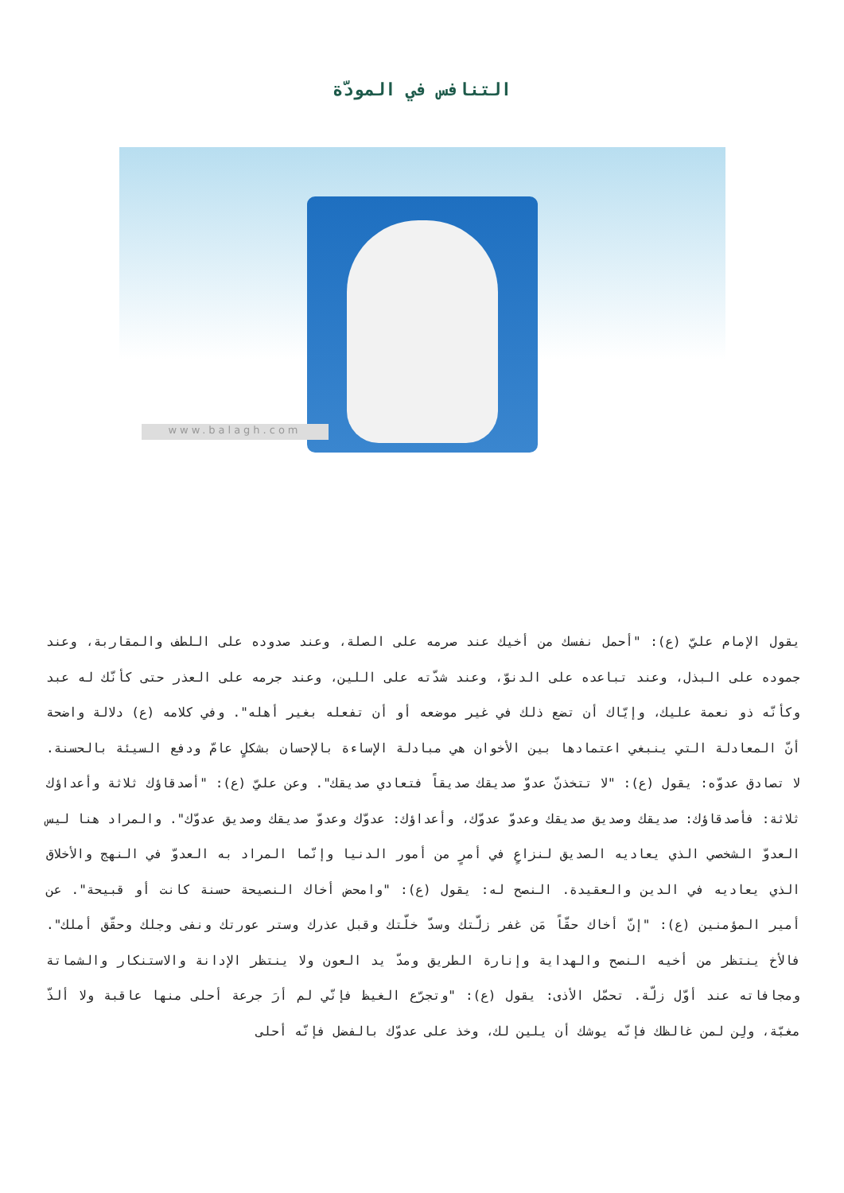التنافس في المودّة
www.balagh.com
يقول الإمام عليّ (ع): "أحمل نفسك من أخيك عند صرمه على الصلة، وعند صدوده على اللطف والمقاربة، وعند جموده على البذل، وعند تباعده على الدنوّ، وعند شدّته على اللين، وعند جرمه على العذر حتى كأنّك له عبد وكأنّه ذو نعمة عليك، وإيّاك أن تضع ذلك في غير موضعه أو أن تفعله بغير أهله". وفي كلامه (ع) دلالة واضحة أنّ المعادلة التي ينبغي اعتمادها بين الأخوان هي مبادلة الإساءة بالإحسان بشكلٍ عامّ ودفع السيئة بالحسنة. لا تصادق عدوّه: يقول (ع): "لا تتخذنّ عدوّ صديقك صديقاً فتعادي صديقك". وعن عليّ (ع): "أصدقاؤك ثلاثة وأعداؤك ثلاثة: فأصدقاؤك: صديقك وصديق صديقك وعدوّ عدوّك، وأعداؤك: عدوّك وعدوّ صديقك وصديق عدوّك". والمراد هنا ليس العدوّ الشخصي الذي يعاديه الصديق لنزاعٍ في أمرٍ من أمور الدنيا وإنّما المراد به العدوّ في النهج والأخلاق الذي يعاديه في الدين والعقيدة. النصح له: يقول (ع): "وامحض أخاك النصيحة حسنة كانت أو قبيحة". عن أمير المؤمنين (ع): "إنّ أخاك حقّاً مَن غفر زلّتك وسدّ خلّتك وقبل عذرك وستر عورتك ونفى وجلك وحقّق أملك". فالأخ ينتظر من أخيه النصح والهداية وإنارة الطريق ومدّ يد العون ولا ينتظر الإدانة والاستنكار والشماتة ومجافاته عند أوّل زلّة. تحمّل الأذى: يقول (ع): "وتجرّع الغيظ فإنّي لم أرَ جرعة أحلى منها عاقبة ولا ألذّ مغبّة، ولِن لمن غالظك فإنّه يوشك أن يلين لك، وخذ على عدوّك بالفضل فإنّه أحلى